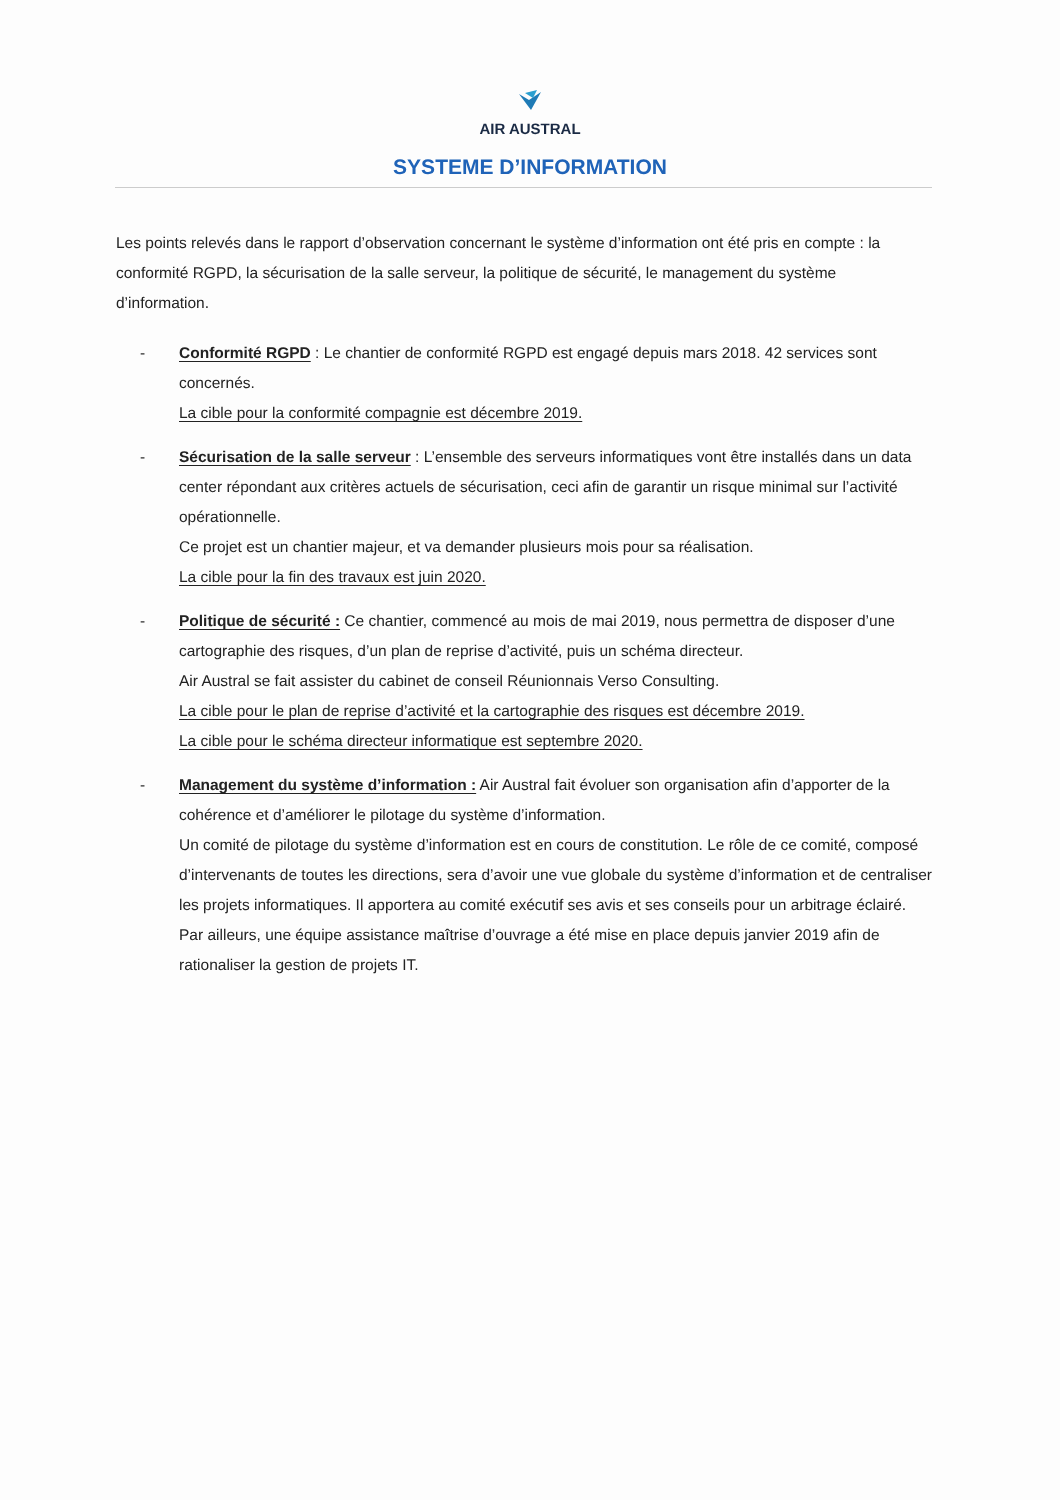AIR AUSTRAL
SYSTEME D’INFORMATION
Les points relevés dans le rapport d’observation concernant le système d’information ont été pris en compte : la conformité RGPD, la sécurisation de la salle serveur, la politique de sécurité, le management du système d’information.
- Conformité RGPD : Le chantier de conformité RGPD est engagé depuis mars 2018. 42 services sont concernés.
La cible pour la conformité compagnie est décembre 2019.
- Sécurisation de la salle serveur : L’ensemble des serveurs informatiques vont être installés dans un data center répondant aux critères actuels de sécurisation, ceci afin de garantir un risque minimal sur l’activité opérationnelle.
Ce projet est un chantier majeur, et va demander plusieurs mois pour sa réalisation.
La cible pour la fin des travaux est juin 2020.
- Politique de sécurité : Ce chantier, commencé au mois de mai 2019, nous permettra de disposer d’une cartographie des risques, d’un plan de reprise d’activité, puis un schéma directeur.
Air Austral se fait assister du cabinet de conseil Réunionnais Verso Consulting.
La cible pour le plan de reprise d’activité et la cartographie des risques est décembre 2019.
La cible pour le schéma directeur informatique est septembre 2020.
- Management du système d’information : Air Austral fait évoluer son organisation afin d’apporter de la cohérence et d’améliorer le pilotage du système d’information.
Un comité de pilotage du système d’information est en cours de constitution. Le rôle de ce comité, composé d’intervenants de toutes les directions, sera d’avoir une vue globale du système d’information et de centraliser les projets informatiques. Il apportera au comité exécutif ses avis et ses conseils pour un arbitrage éclairé.
Par ailleurs, une équipe assistance maîtrise d’ouvrage a été mise en place depuis janvier 2019 afin de rationaliser la gestion de projets IT.